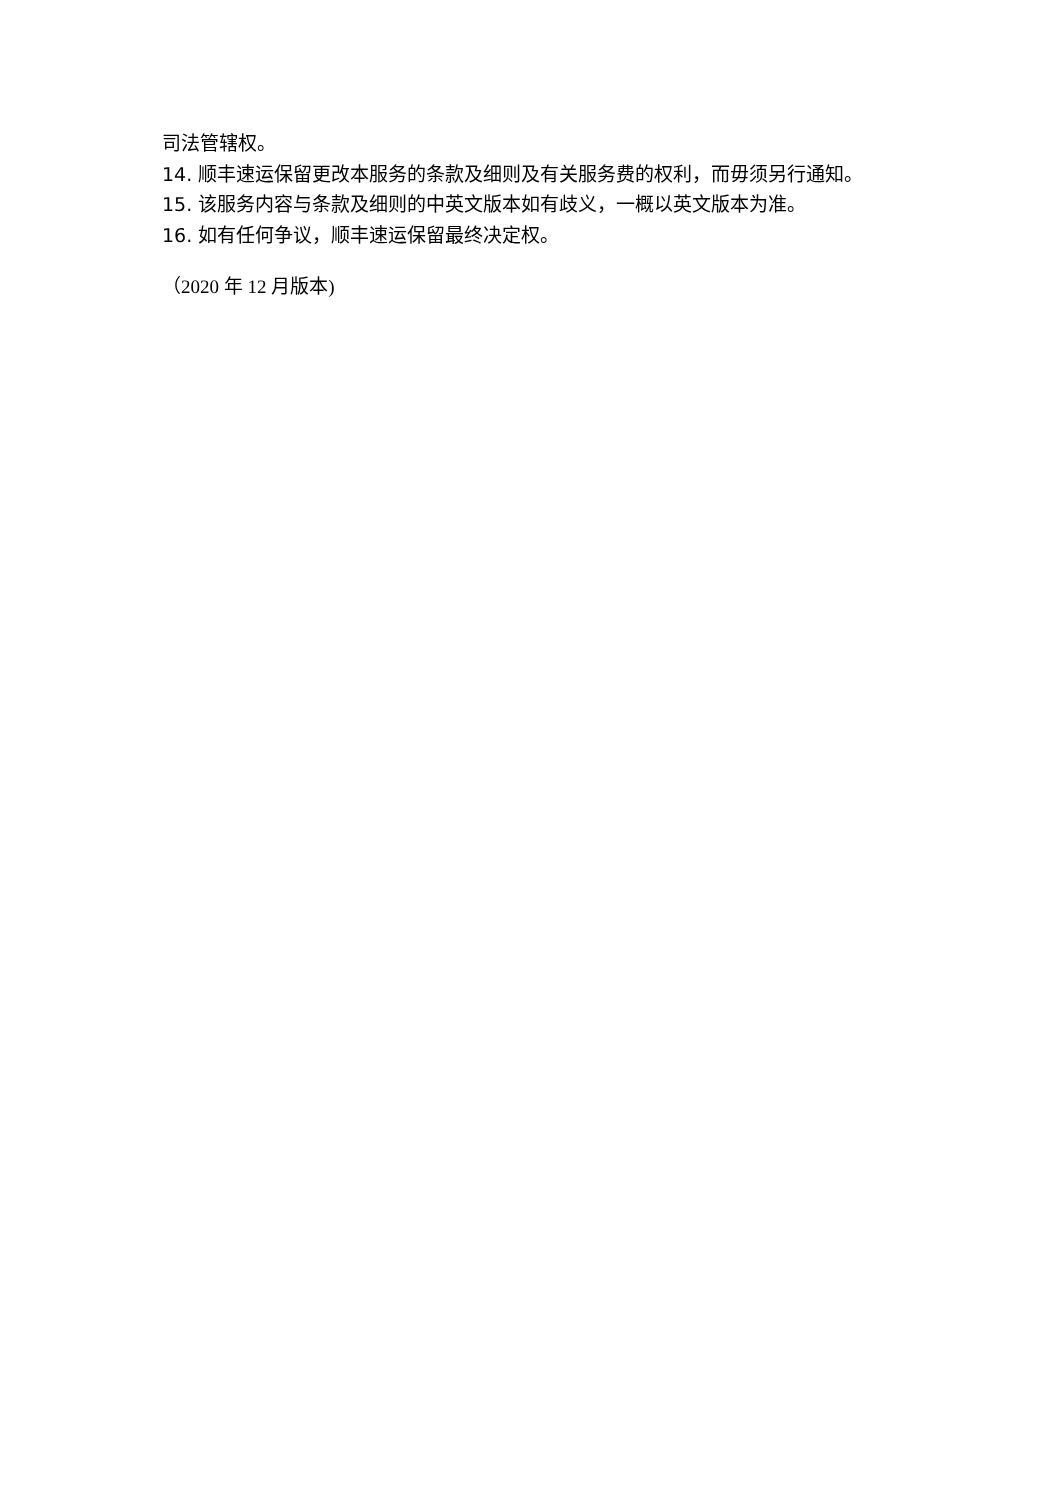司法管辖权。
14. 顺丰速运保留更改本服务的条款及细则及有关服务费的权利，而毋须另行通知。
15. 该服务内容与条款及细则的中英文版本如有歧义，一概以英文版本为准。
16. 如有任何争议，顺丰速运保留最终决定权。
（2020 年 12 月版本)